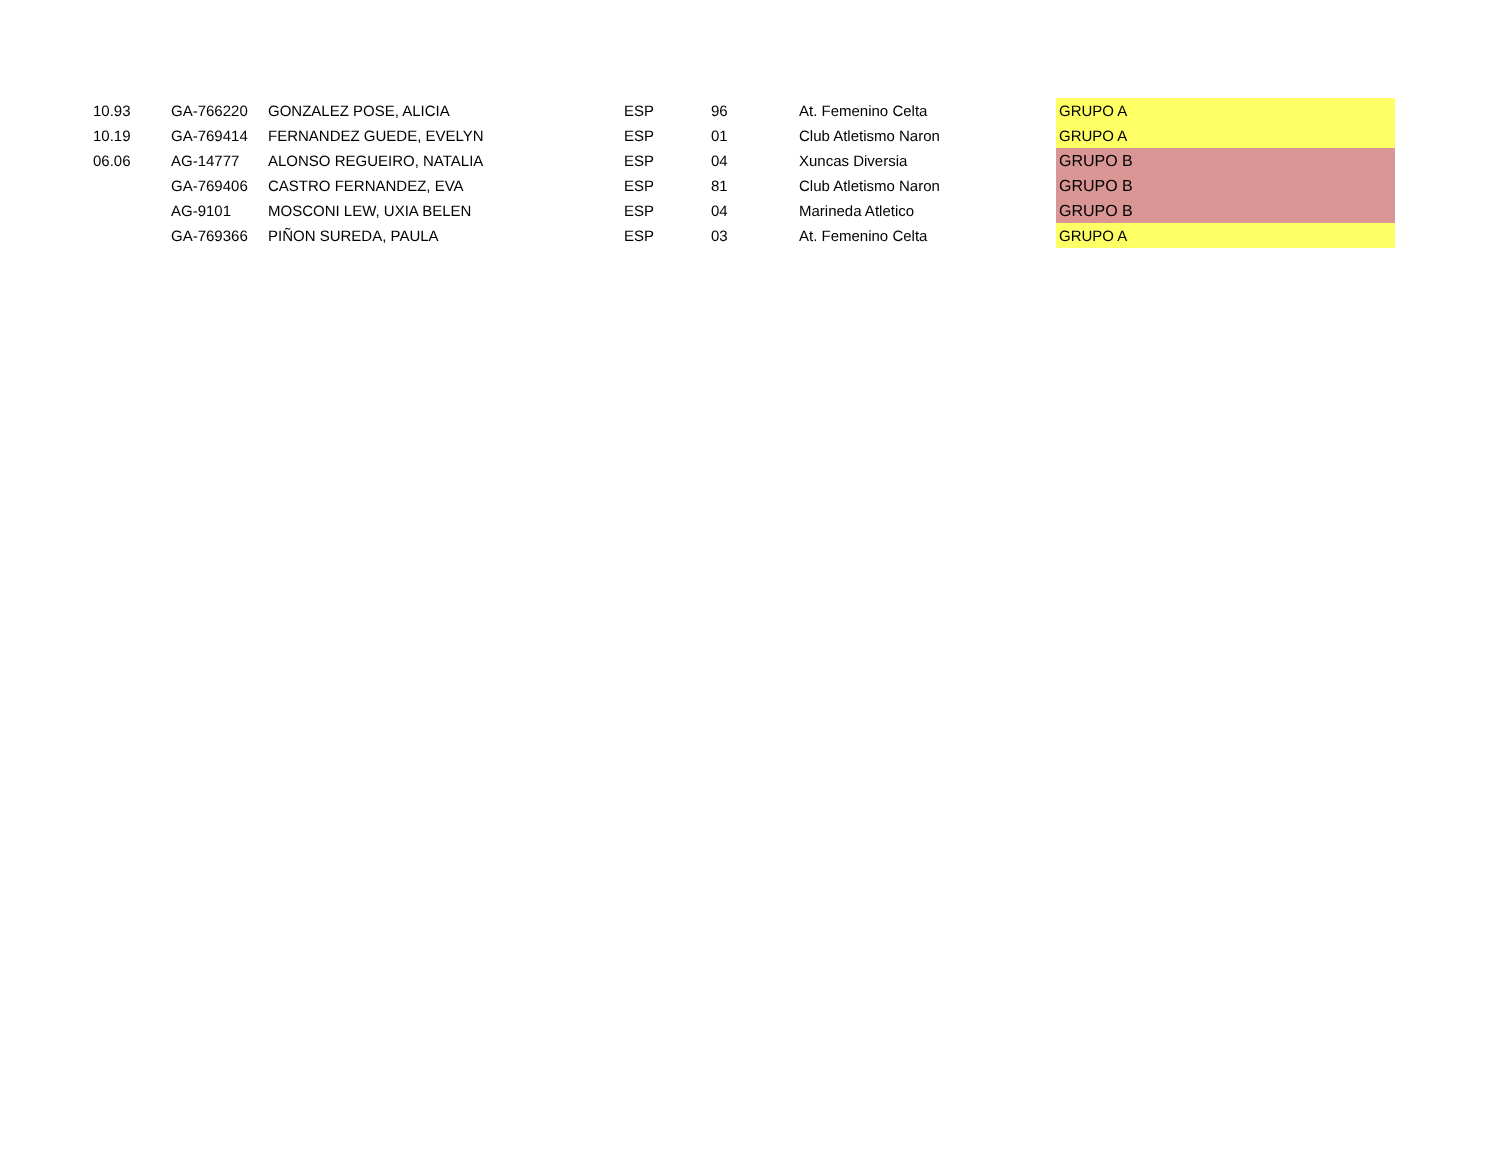| 10.93 | GA-766220 | GONZALEZ POSE, ALICIA | ESP | 96 | At. Femenino Celta | GRUPO A |
| 10.19 | GA-769414 | FERNANDEZ GUEDE, EVELYN | ESP | 01 | Club Atletismo Naron | GRUPO A |
| 06.06 | AG-14777 | ALONSO REGUEIRO, NATALIA | ESP | 04 | Xuncas Diversia | GRUPO B |
| | GA-769406 | CASTRO FERNANDEZ, EVA | ESP | 81 | Club Atletismo Naron | GRUPO B |
| | AG-9101 | MOSCONI LEW, UXIA BELEN | ESP | 04 | Marineda Atletico | GRUPO B |
| | GA-769366 | PIÑON SUREDA, PAULA | ESP | 03 | At. Femenino Celta | GRUPO A |